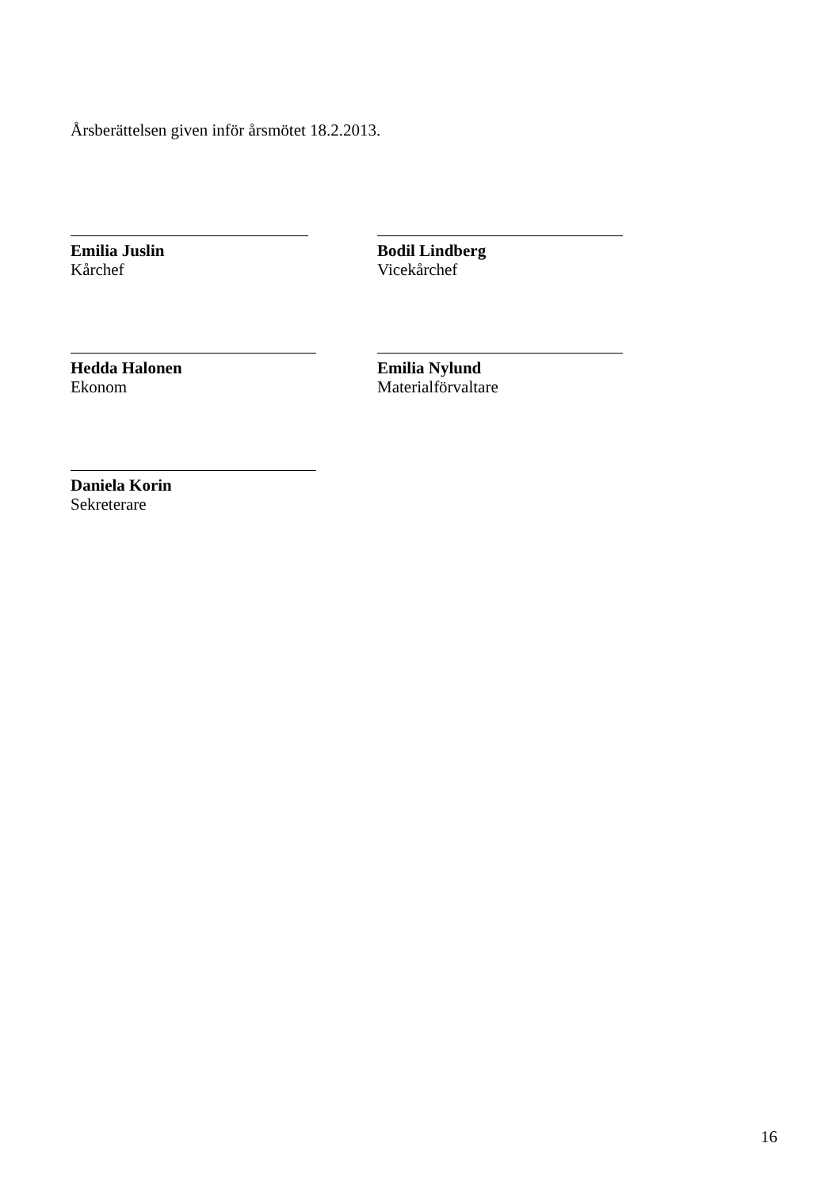Årsberättelsen given inför årsmötet 18.2.2013.
Emilia Juslin
Kårchef
Bodil Lindberg
Vicekårchef
Hedda Halonen
Ekonom
Emilia Nylund
Materialförvaltare
Daniela Korin
Sekreterare
16